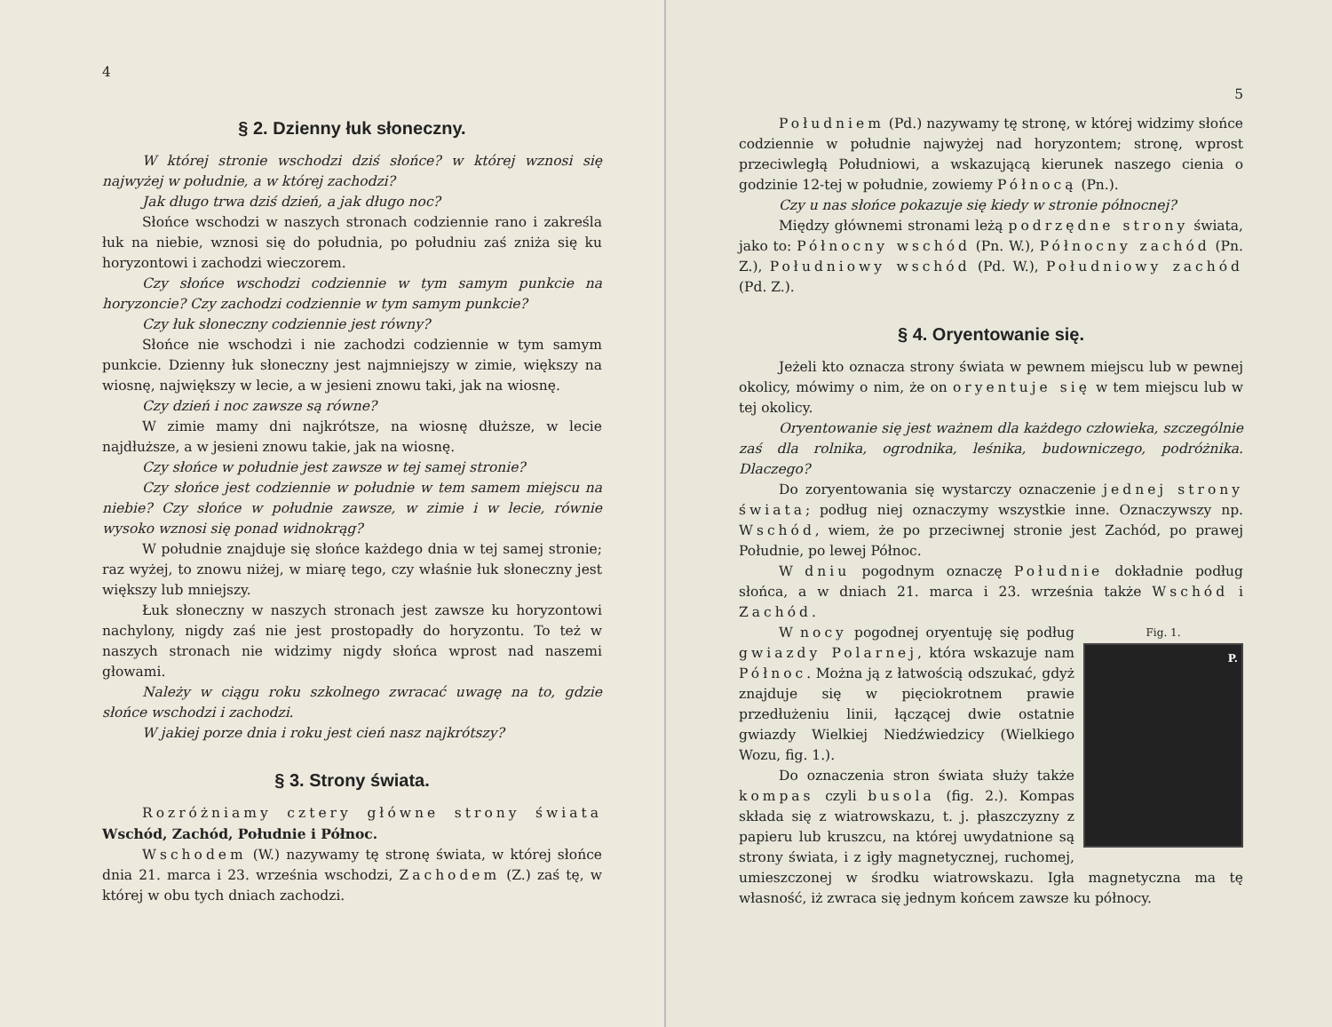4
§ 2. Dzienny łuk słoneczny.
W której stronie wschodzi dziś słońce? w której wznosi się najwyżej w południe, a w której zachodzi?
Jak długo trwa dziś dzień, a jak długo noc?
Słońce wschodzi w naszych stronach codziennie rano i zakreśla łuk na niebie, wznosi się do południa, po południu zaś zniża się ku horyzontowi i zachodzi wieczorem.
Czy słońce wschodzi codziennie w tym samym punkcie na horyzoncie? Czy zachodzi codziennie w tym samym punkcie?
Czy łuk słoneczny codziennie jest równy?
Słońce nie wschodzi i nie zachodzi codziennie w tym samym punkcie. Dzienny łuk słoneczny jest najmniejszy w zimie, większy na wiosnę, największy w lecie, a w jesieni znowu taki, jak na wiosnę.
Czy dzień i noc zawsze są równe?
W zimie mamy dni najkrótsze, na wiosnę dłuższe, w lecie najdłuższe, a w jesieni znowu takie, jak na wiosnę.
Czy słońce w południe jest zawsze w tej samej stronie?
Czy słońce jest codziennie w południe w tem samem miejscu na niebie? Czy słońce w południe zawsze, w zimie i w lecie, równie wysoko wznosi się ponad widnokrąg?
W południe znajduje się słońce każdego dnia w tej samej stronie; raz wyżej, to znowu niżej, w miarę tego, czy właśnie łuk słoneczny jest większy lub mniejszy.
Łuk słoneczny w naszych stronach jest zawsze ku horyzontowi nachylony, nigdy zaś nie jest prostopadły do horyzontu. To też w naszych stronach nie widzimy nigdy słońca wprost nad naszemi głowami.
Należy w ciągu roku szkolnego zwracać uwagę na to, gdzie słońce wschodzi i zachodzi.
W jakiej porze dnia i roku jest cień nasz najkrótszy?
§ 3. Strony świata.
Rozróżniamy cztery główne strony świata Wschód, Zachód, Południe i Północ.
Wschodem (W.) nazywamy tę stronę świata, w której słońce dnia 21. marca i 23. września wschodzi, Zachodem (Z.) zaś tę, w której w obu tych dniach zachodzi.
5
Południem (Pd.) nazywamy tę stronę, w której widzimy słońce codziennie w południe najwyżej nad horyzontem; stronę, wprost przeciwległą Południowi, a wskazującą kierunek naszego cienia o godzinie 12-tej w południe, zowiemy Północą (Pn.).
Czy u nas słońce pokazuje się kiedy w stronie północnej?
Między głównemi stronami leżą podrzędne strony świata, jako to: Północny wschód (Pn. W.), Północny zachód (Pn. Z.), Południowy wschód (Pd. W.), Południowy zachód (Pd. Z.).
§ 4. Oryentowanie się.
Jeżeli kto oznacza strony świata w pewnem miejscu lub w pewnej okolicy, mówimy o nim, że on oryentuje się w tem miejscu lub w tej okolicy.
Oryentowanie się jest ważnem dla każdego człowieka, szczególnie zaś dla rolnika, ogrodnika, leśnika, budowniczego, podróżnika. Dlaczego?
Do zoryentowania się wystarczy oznaczenie jednej strony świata; podług niej oznaczymy wszystkie inne. Oznaczywszy np. Wschód, wiem, że po przeciwnej stronie jest Zachód, po prawej Południe, po lewej Północ.
W dniu pogodnym oznaczę Południe dokładnie podług słońca, a w dniach 21. marca i 23. września także Wschód i Zachód.
Fig. 1.
P.
W nocy pogodnej oryentuję się podług gwiazdy Polarnej, która wskazuje nam Północ. Można ją z łatwością odszukać, gdyż znajduje się w pięciokrotnem prawie przedłużeniu linii, łączącej dwie ostatnie gwiazdy Wielkiej Niedźwiedzicy (Wielkiego Wozu, fig. 1.).
Do oznaczenia stron świata służy także kompas czyli busola (fig. 2.). Kompas składa się z wiatrowskazu, t. j. płaszczyzny z papieru lub kruszcu, na której uwydatnione są strony świata, i z igły magnetycznej, ruchomej, umieszczonej w środku wiatrowskazu. Igła magnetyczna ma tę własność, iż zwraca się jednym końcem zawsze ku północy.